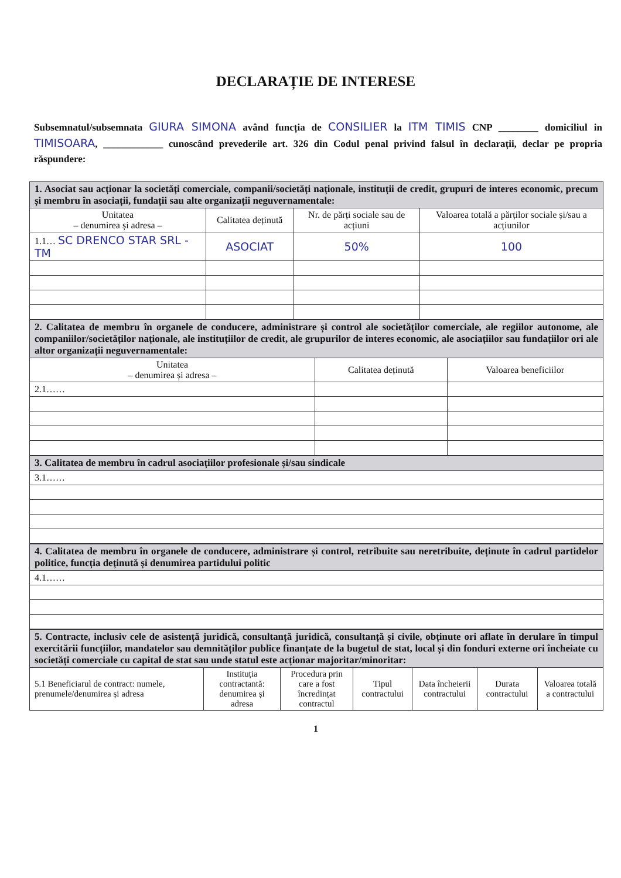DECLARAȚIE DE INTERESE
Subsemnatul/subsemnata GIURA SIMONA având funcția de CONSILIER la ITM TIMIS CNP ________ domiciliul in TIMISOARA, ____________ cunoscând prevederile art. 326 din Codul penal privind falsul în declarații, declar pe propria răspundere:
| 1. Asociat sau acționar la societăți comerciale, companii/societăți naționale, instituții de credit, grupuri de interes economic, precum și membru în asociații, fundații sau alte organizații neguvernamentale: | | | |
| Unitatea – denumirea și adresa – | Calitatea deținută | Nr. de părți sociale sau de acțiuni | Valoarea totală a părților sociale și/sau a acțiunilor |
| 1.1… SC DRENCO STAR SRL - TM | ASOCIAT | 50% | 100 |
| 2. Calitatea de membru în organele de conducere, administrare și control ale societăților comerciale, ale regiilor autonome, ale companiilor/societăților naționale, ale instituțiilor de credit, ale grupurilor de interes economic, ale asociațiilor sau fundațiilor ori ale altor organizații neguvernamentale: | | |
| Unitatea – denumirea și adresa – | Calitatea deținută | Valoarea beneficiilor |
| 2.1…… | | |
| 3. Calitatea de membru în cadrul asociațiilor profesionale și/sau sindicale |
| 3.1…… |
| 4. Calitatea de membru în organele de conducere, administrare și control, retribuite sau neretribuite, deținute în cadrul partidelor politice, funcția deținută și denumirea partidului politic |
| 4.1…… |
| 5. Contracte, inclusiv cele de asistență juridică, consultanță juridică, consultanță și civile, obținute ori aflate în derulare în timpul exercitării funcțiilor, mandatelor sau demnităților publice finanțate de la bugetul de stat, local și din fonduri externe ori încheiate cu societăți comerciale cu capital de stat sau unde statul este acționar majoritar/minoritar: | | | | | | |
| 5.1 Beneficiarul de contract: numele, prenumele/denumirea și adresa | Instituția contractantă: denumirea și adresa | Procedura prin care a fost încredințat contractul | Tipul contractului | Data încheierii contractului | Durata contractului | Valoarea totală a contractului |
1